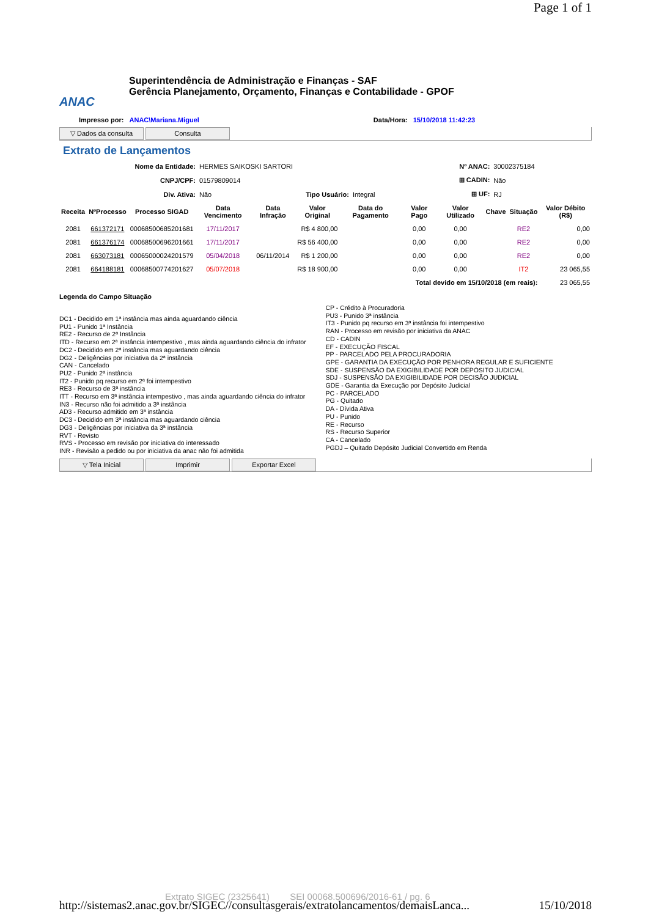Page 1 of 1
ANAC
Superintendência de Administração e Finanças - SAF
Gerência Planejamento, Orçamento, Finanças e Contabilidade - GPOF
Impresso por: ANAC\Mariana.Miguel Data/Hora: 15/10/2018 11:42:23
▽ Dados da consulta Consulta
Extrato de Lançamentos
| Nome da Entidade: | HERMES SAIKOSKI SARTORI | | | Nº ANAC: | 30002375184 |
| CNPJ/CPF: | 01579809014 | | | ⊞ CADIN: | Não |
| Div. Ativa: | Não | Tipo Usuário: | Integral | ⊞ UF: | RJ |
| Receita | NºProcesso | Processo SIGAD | Data Vencimento | Data Infração | Valor Original | Data do Pagamento | Valor Pago | Valor Utilizado | Chave | Situação | Valor Débito (R$) |
| --- | --- | --- | --- | --- | --- | --- | --- | --- | --- | --- | --- |
| 2081 | 661372171 | 00068500685201681 | 17/11/2017 | | R$ 4 800,00 | | 0,00 | 0,00 | | RE2 | 0,00 |
| 2081 | 661376174 | 00068500696201661 | 17/11/2017 | | R$ 56 400,00 | | 0,00 | 0,00 | | RE2 | 0,00 |
| 2081 | 663073181 | 00065000024201579 | 05/04/2018 | 06/11/2014 | R$ 1 200,00 | | 0,00 | 0,00 | | RE2 | 0,00 |
| 2081 | 664188181 | 00068500774201627 | 05/07/2018 | | R$ 18 900,00 | | 0,00 | 0,00 | | IT2 | 23 065,55 |
| Total devido em 15/10/2018 (em reais): | | | | | | | | | | | 23 065,55 |
Legenda do Campo Situação
DC1 - Decidido em 1ª instância mas ainda aguardando ciência
PU1 - Punido 1ª Instância
RE2 - Recurso de 2ª Instância
ITD - Recurso em 2ª instância intempestivo , mas ainda aguardando ciência do infrator
DC2 - Decidido em 2ª instância mas aguardando ciência
DG2 - Deligências por iniciativa da 2ª instância
CAN - Cancelado
PU2 - Punido 2ª instância
IT2 - Punido pq recurso em 2ª foi intempestivo
RE3 - Recurso de 3ª instância
ITT - Recurso em 3ª instância intempestivo , mas ainda aguardando ciência do infrator
IN3 - Recurso não foi admitido a 3ª instância
AD3 - Recurso admitido em 3ª instância
DC3 - Decidido em 3ª instância mas aguardando ciência
DG3 - Deligências por iniciativa da 3ª instância
RVT - Revisto
RVS - Processo em revisão por iniciativa do interessado
INR - Revisão a pedido ou por iniciativa da anac não foi admitida
CP - Crédito à Procuradoria
PU3 - Punido 3ª instância
IT3 - Punido pq recurso em 3ª instância foi intempestivo
RAN - Processo em revisão por iniciativa da ANAC
CD - CADIN
EF - EXECUÇÃO FISCAL
PP - PARCELADO PELA PROCURADORIA
GPE - GARANTIA DA EXECUÇÃO POR PENHORA REGULAR E SUFICIENTE
SDE - SUSPENSÃO DA EXIGIBILIDADE POR DEPÓSITO JUDICIAL
SDJ - SUSPENSÃO DA EXIGIBILIDADE POR DECISÃO JUDICIAL
GDE - Garantia da Execução por Depósito Judicial
PC - PARCELADO
PG - Quitado
DA - Dívida Ativa
PU - Punido
RE - Recurso
RS - Recurso Superior
CA - Cancelado
PGDJ – Quitado Depósito Judicial Convertido em Renda
▽ Tela Inicial Imprimir Exportar Excel
Extrato SIGEC (2325641) SEI 00068.500696/2016-61 / pg. 6
http://sistemas2.anac.gov.br/SIGEC//consultasgerais/extratolancamentos/demaisLanca... 15/10/2018